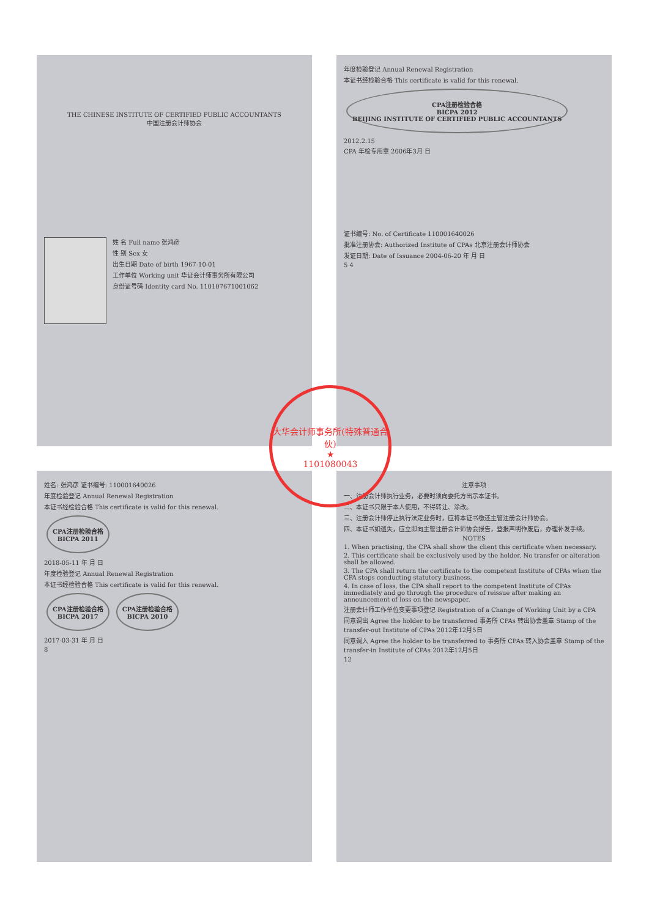THE CHINESE INSTITUTE OF CERTIFIED PUBLIC ACCOUNTANTS
中国注册会计师协会
姓 名 Full name 张鸿彦
性 别 Sex 女
出生日期 Date of birth 1967-10-01
工作单位 Working unit 华证会计师事务所有限公司
身份证号码 Identity card No. 110107671001062
年度检验登记 Annual Renewal Registration
本证书经检验合格 This certificate is valid for this renewal.
CPA注册检验合格
BICPA 2012
BEIJING INSTITUTE OF CERTIFIED PUBLIC ACCOUNTANTS
2012.2.15
CPA 年检专用章 2006年3月 日
证书编号: No. of Certificate 110001640026
批准注册协会: Authorized Institute of CPAs 北京注册会计师协会
发证日期: Date of Issuance 2004-06-20 年 月 日
5 4
姓名: 张鸿彦 证书编号: 110001640026
年度检验登记 Annual Renewal Registration
本证书经检验合格 This certificate is valid for this renewal.
CPA注册检验合格
BICPA 2011
2018-05-11 年 月 日
年度检验登记 Annual Renewal Registration
本证书经检验合格 This certificate is valid for this renewal.
CPA注册检验合格
BICPA 2017
CPA注册检验合格
BICPA 2010
2017-03-31 年 月 日
8
注意事项
一、注册会计师执行业务，必要时须向委托方出示本证书。
二、本证书只限于本人使用，不得转让、涂改。
三、注册会计师停止执行法定业务时，应将本证书缴还主管注册会计师协会。
四、本证书如遗失，应立即向主管注册会计师协会报告，登报声明作废后，办理补发手续。
NOTES
1. When practising, the CPA shall show the client this certificate when necessary.
2. This certificate shall be exclusively used by the holder. No transfer or alteration shall be allowed.
3. The CPA shall return the certificate to the competent Institute of CPAs when the CPA stops conducting statutory business.
4. In case of loss, the CPA shall report to the competent Institute of CPAs immediately and go through the procedure of reissue after making an announcement of loss on the newspaper.
注册会计师工作单位变更事项登记 Registration of a Change of Working Unit by a CPA
同意调出 Agree the holder to be transferred 事务所 CPAs 转出协会盖章 Stamp of the transfer-out Institute of CPAs 2012年12月5日
同意调入 Agree the holder to be transferred to 事务所 CPAs 转入协会盖章 Stamp of the transfer-in Institute of CPAs 2012年12月5日
12
大华会计师事务所(特殊普通合伙)
★
1101080043